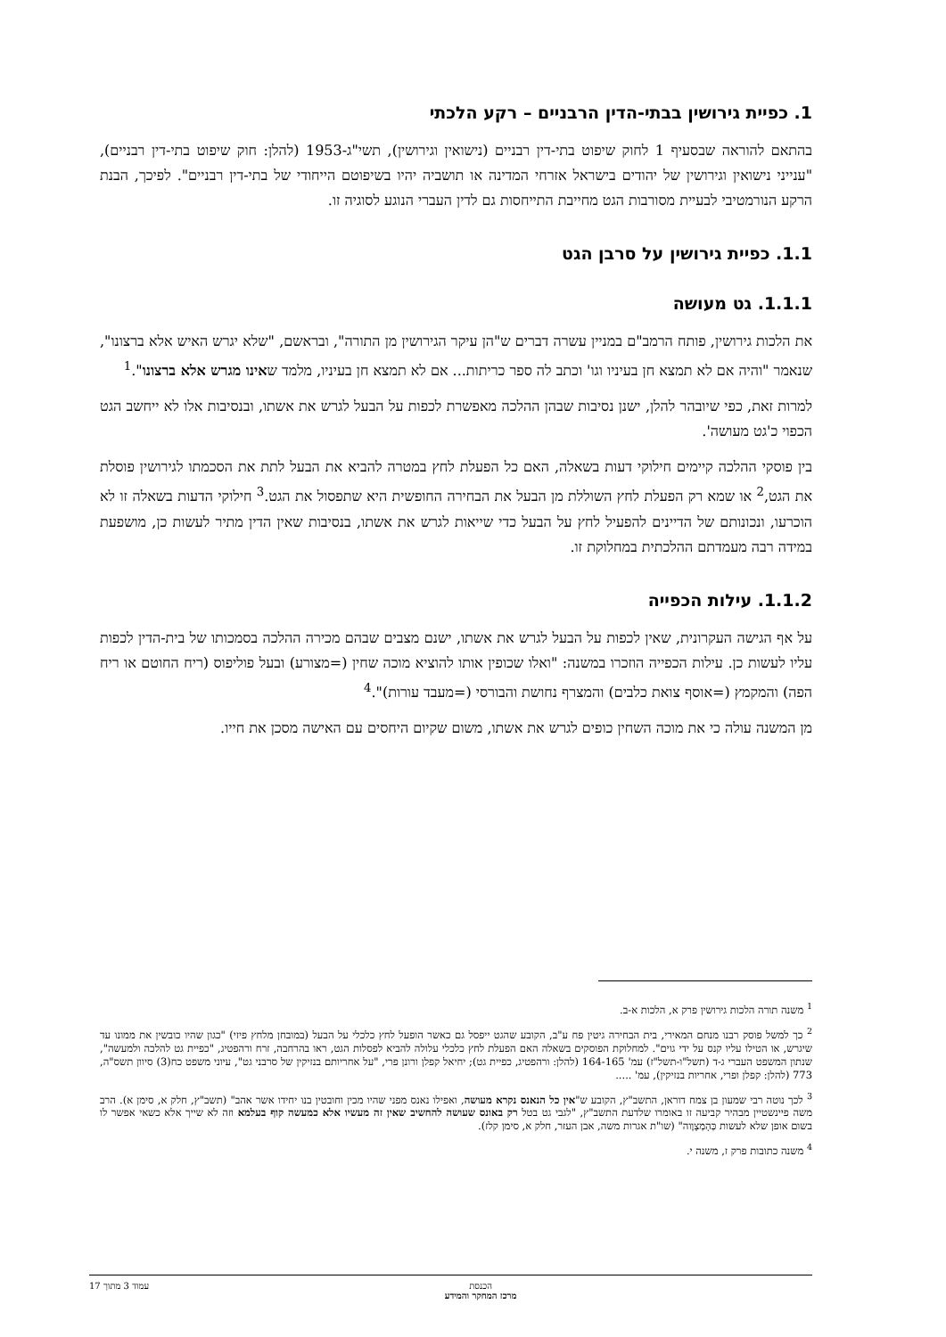1. כפיית גירושין בבתי-הדין הרבניים – רקע הלכתי
בהתאם להוראה שבסעיף 1 לחוק שיפוט בתי-דין רבניים (נישואין וגירושין), תשי"ג-1953 (להלן: חוק שיפוט בתי-דין רבניים), "ענייני נישואין וגירושין של יהודים בישראל אזרחי המדינה או תושביה יהיו בשיפוטם הייחודי של בתי-דין רבניים". לפיכך, הבנת הרקע הנורמטיבי לבעיית מסורבות הגט מחייבת התייחסות גם לדין העברי הנוגע לסוגיה זו.
1.1. כפיית גירושין על סרבן הגט
1.1.1. גט מעושה
את הלכות גירושין, פותח הרמב"ם במניין עשרה דברים ש"הן עיקר הגירושין מן התורה", ובראשם, "שלא יגרש האיש אלא ברצונו", שנאמר "והיה אם לא תמצא חן בעיניו וגו' וכתב לה ספר כריתות... אם לא תמצא חן בעיניו, מלמד שאינו מגרש אלא ברצונו".<sup>1</sup>
למרות זאת, כפי שיובהר להלן, ישנן נסיבות שבהן ההלכה מאפשרת לכפות על הבעל לגרש את אשתו, ובנסיבות אלו לא ייחשב הגט הכפוי כ'גט מעושה'.
בין פוסקי ההלכה קיימים חילוקי דעות בשאלה, האם כל הפעלת לחץ במטרה להביא את הבעל לתת את הסכמתו לגירושין פוסלת את הגט,<sup>2</sup> או שמא רק הפעלת לחץ השוללת מן הבעל את הבחירה החופשית היא שתפסול את הגט.<sup>3</sup> חילוקי הדעות בשאלה זו לא הוכרעו, ונכונותם של הדיינים להפעיל לחץ על הבעל כדי שייאות לגרש את אשתו, בנסיבות שאין הדין מתיר לעשות כן, מושפעת במידה רבה מעמדתם ההלכתית במחלוקת זו.
1.1.2. עילות הכפייה
על אף הגישה העקרונית, שאין לכפות על הבעל לגרש את אשתו, ישנם מצבים שבהם מכירה ההלכה בסמכותו של בית-הדין לכפות עליו לעשות כן. עילות הכפייה הוזכרו במשנה: "ואלו שכופין אותו להוציא מוכה שחין (=מצורע) ובעל פוליפוס (ריח החוטם או ריח הפה) והמקמץ (=אוסף צואת כלבים) והמצרף נחושת והבורסי (=מעבד עורות)".<sup>4</sup>
מן המשנה עולה כי את מוכה השחין כופים לגרש את אשתו, משום שקיום היחסים עם האישה מסכן את חייו.
<sup>1</sup> משנה תורה הלכות גירושין פרק א, הלכות א-ב.
<sup>2</sup> כך למשל פוסק רבנו מנחם המאירי, בית הבחירה גיטין פח ע"ב, הקובע שהגט ייפסל גם כאשר הופעל לחץ כלכלי על הבעל (במובחן מלחץ פיזי) "כגון שהיו כובשין את ממונו עד שיגרש, או הטילו עליו קנס על ידי גוים". למחלוקת הפוסקים בשאלה האם הפעלת לחץ כלכלי עלולה להביא לפסלות הגט, ראו בהרחבה, זרח ורהפטיג, "כפיית גט להלכה ולמעשה", שנתון המשפט העברי ג-ד (תשל"ו-תשל"ז) עמ' 164-165 (להלן: ורהפטיג, כפיית גט); יחיאל קפלן ורונן פרי, "על אחריותם בנזיקין של סרבני גט", עיוני משפט כח(3) סיוון תשס"ה, 773 (להלן: קפלן ופרי, אחריות בנזיקין), עמ' .....
<sup>3</sup> לכך נוטה רבי שמעון בן צמח דוראן, התשב"ץ, הקובע ש"אין כל הנאנס נקרא מעושה, ואפילו נאנס מפני שהיו מכין וחובטין בנו יחידו אשר אהב" (תשב"ץ, חלק א, סימן א). הרב משה פיינשטיין מבהיר קביעה זו באומרו שלדעת התשב"ץ, "לגבי גט בטל רק באונס שעושה להחשיב שאין זה מעשיו אלא כמעשה קוף בעלמא וזה לא שייך אלא כשאי אפשר לו בשום אופן שלא לעשות כְּהָמְצָוֶוה" (שו"ת אגרות משה, אבן העזר, חלק א, סימן קלז).
<sup>4</sup> משנה כתובות פרק ז, משנה י.
הכנסת
מרכז המחקר והמידע עמוד 3 מתוך 17